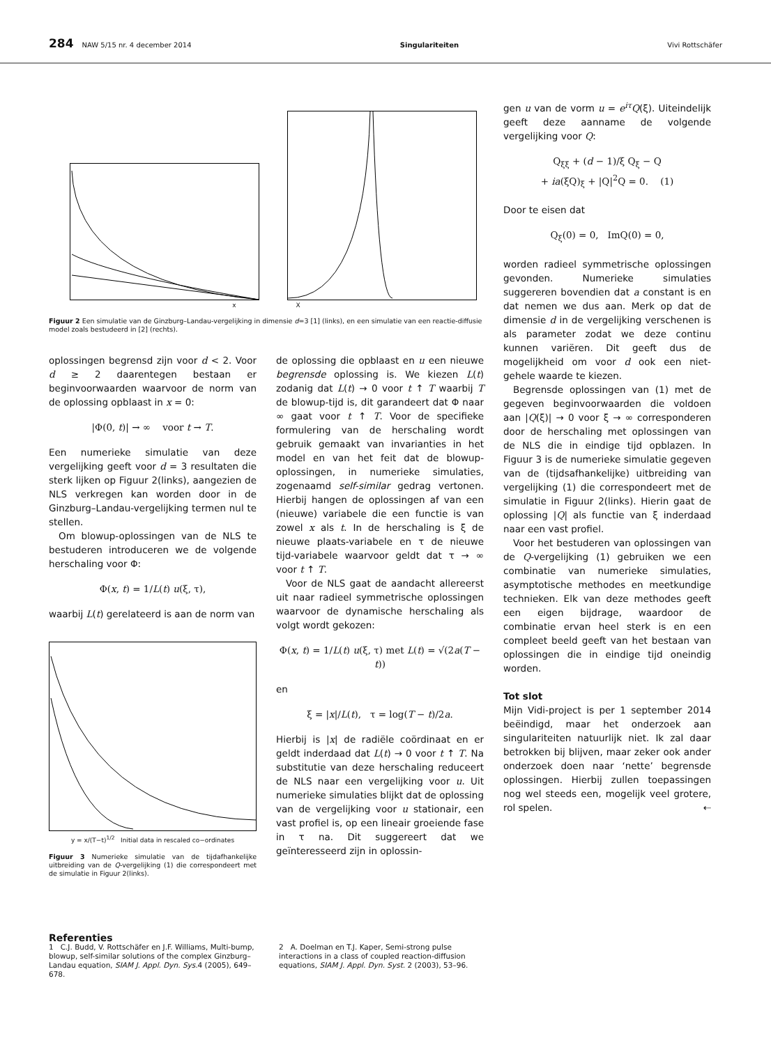284 NAW 5/15 nr. 4 december 2014 Singulariteiten Vivi Rottschäfer
x X
Figuur 2 Een simulatie van de Ginzburg–Landau-vergelijking in dimensie d=3 [1] (links), en een simulatie van een reactie-diffusie model zoals bestudeerd in [2] (rechts).
oplossingen begrensd zijn voor d < 2. Voor d ≥ 2 daarentegen bestaan er beginvoorwaarden waarvoor de norm van de oplossing opblaast in x = 0:
|Φ(0, t)| → ∞ voor t → T.
Een numerieke simulatie van deze vergelijking geeft voor d = 3 resultaten die sterk lijken op Figuur 2(links), aangezien de NLS verkregen kan worden door in de Ginzburg–Landau-vergelijking termen nul te stellen.
Om blowup-oplossingen van de NLS te bestuderen introduceren we de volgende herschaling voor Φ:
Φ(x, t) = 1/L(t) u(ξ, τ),
waarbij L(t) gerelateerd is aan de norm van
y = x/(T−t)<sup>1/2</sup> Initial data in rescaled co−ordinates
Figuur 3 Numerieke simulatie van de tijdafhankelijke uitbreiding van de Q-vergelijking (1) die correspondeert met de simulatie in Figuur 2(links).
de oplossing die opblaast en u een nieuwe begrensde oplossing is. We kiezen L(t) zodanig dat L(t) → 0 voor t ↑ T waarbij T de blowup-tijd is, dit garandeert dat Φ naar ∞ gaat voor t ↑ T. Voor de specifieke formulering van de herschaling wordt gebruik gemaakt van invarianties in het model en van het feit dat de blowup-oplossingen, in numerieke simulaties, zogenaamd self-similar gedrag vertonen. Hierbij hangen de oplossingen af van een (nieuwe) variabele die een functie is van zowel x als t. In de herschaling is ξ de nieuwe plaats-variabele en τ de nieuwe tijd-variabele waarvoor geldt dat τ → ∞ voor t ↑ T.
Voor de NLS gaat de aandacht allereerst uit naar radieel symmetrische oplossingen waarvoor de dynamische herschaling als volgt wordt gekozen:
Φ(x, t) = 1/L(t) u(ξ, τ) met L(t) = √(2a(T − t))
en
ξ = |x|/L(t), τ = log(T − t)/2a.
Hierbij is |x| de radiële coördinaat en er geldt inderdaad dat L(t) → 0 voor t ↑ T. Na substitutie van deze herschaling reduceert de NLS naar een vergelijking voor u. Uit numerieke simulaties blijkt dat de oplossing van de vergelijking voor u stationair, een vast profiel is, op een lineair groeiende fase in τ na. Dit suggereert dat we geïnteresseerd zijn in oplossin-
gen u van de vorm u = e<sup>iτ</sup>Q(ξ). Uiteindelijk geeft deze aanname de volgende vergelijking voor Q:
Q<sub>ξξ</sub> + (d − 1)/ξ Q<sub>ξ</sub> − Q
+ ia(ξQ)<sub>ξ</sub> + |Q|<sup>2</sup>Q = 0. (1)
Door te eisen dat
Q<sub>ξ</sub>(0) = 0, ImQ(0) = 0,
worden radieel symmetrische oplossingen gevonden. Numerieke simulaties suggereren bovendien dat a constant is en dat nemen we dus aan. Merk op dat de dimensie d in de vergelijking verschenen is als parameter zodat we deze continu kunnen variëren. Dit geeft dus de mogelijkheid om voor d ook een niet-gehele waarde te kiezen.
Begrensde oplossingen van (1) met de gegeven beginvoorwaarden die voldoen aan |Q(ξ)| → 0 voor ξ → ∞ corresponderen door de herschaling met oplossingen van de NLS die in eindige tijd opblazen. In Figuur 3 is de numerieke simulatie gegeven van de (tijdsafhankelijke) uitbreiding van vergelijking (1) die correspondeert met de simulatie in Figuur 2(links). Hierin gaat de oplossing |Q| als functie van ξ inderdaad naar een vast profiel.
Voor het bestuderen van oplossingen van de Q-vergelijking (1) gebruiken we een combinatie van numerieke simulaties, asymptotische methodes en meetkundige technieken. Elk van deze methodes geeft een eigen bijdrage, waardoor de combinatie ervan heel sterk is en een compleet beeld geeft van het bestaan van oplossingen die in eindige tijd oneindig worden.
Tot slot
Mijn Vidi-project is per 1 september 2014 beëindigd, maar het onderzoek aan singulariteiten natuurlijk niet. Ik zal daar betrokken bij blijven, maar zeker ook ander onderzoek doen naar ‘nette’ begrensde oplossingen. Hierbij zullen toepassingen nog wel steeds een, mogelijk veel grotere, rol spelen. ⇠
Referenties
1 C.J. Budd, V. Rottschäfer en J.F. Williams, Multi-bump, blowup, self-similar solutions of the complex Ginzburg–Landau equation, SIAM J. Appl. Dyn. Sys. 4 (2005), 649–678.
2 A. Doelman en T.J. Kaper, Semi-strong pulse interactions in a class of coupled reaction-diffusion equations, SIAM J. Appl. Dyn. Syst. 2 (2003), 53–96.